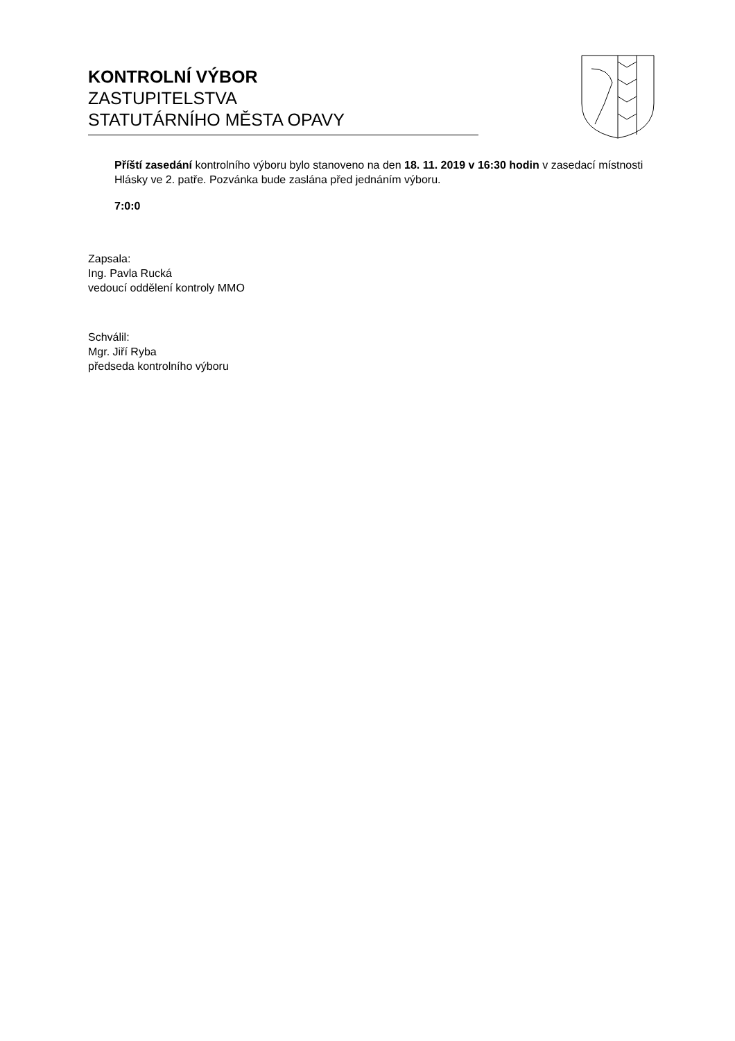KONTROLNÍ VÝBOR
ZASTUPITELSTVA
STATUTÁRNÍHO MĚSTA OPAVY
Příští zasedání kontrolního výboru bylo stanoveno na den 18. 11. 2019 v 16:30 hodin v zasedací místnosti Hlásky ve 2. patře. Pozvánka bude zaslána před jednáním výboru.
7:0:0
Zapsala:
Ing. Pavla Rucká
vedoucí oddělení kontroly MMO
Schválil:
Mgr. Jiří Ryba
předseda kontrolního výboru